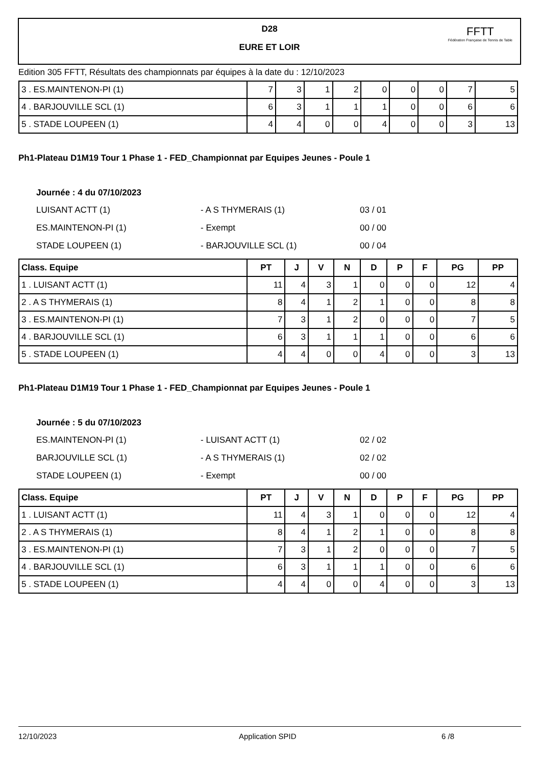D28
EURE ET LOIR
FFTT
Fédération Française de Tennis de Table
Edition 305 FFTT, Résultats des championnats par équipes à la date du : 12/10/2023
| 3 . ES.MAINTENON-PI (1) | 7 | 3 | 1 | 2 | 0 | 0 | 0 | 7 | 5 |
| 4 . BARJOUVILLE SCL (1) | 6 | 3 | 1 | 1 | 1 | 0 | 0 | 6 | 6 |
| 5 . STADE LOUPEEN (1) | 4 | 4 | 0 | 0 | 4 | 0 | 0 | 3 | 13 |
Ph1-Plateau D1M19 Tour 1 Phase 1 - FED_Championnat par Equipes Jeunes - Poule 1
Journée : 4 du 07/10/2023
LUISANT ACTT (1) - A S THYMERAIS (1) 03 / 01
ES.MAINTENON-PI (1) - Exempt 00 / 00
STADE LOUPEEN (1) - BARJOUVILLE SCL (1) 00 / 04
| Class. Equipe | PT | J | V | N | D | P | F | PG | PP |
| --- | --- | --- | --- | --- | --- | --- | --- | --- | --- |
| 1 . LUISANT ACTT (1) | 11 | 4 | 3 | 1 | 0 | 0 | 0 | 12 | 4 |
| 2 . A S THYMERAIS (1) | 8 | 4 | 1 | 2 | 1 | 0 | 0 | 8 | 8 |
| 3 . ES.MAINTENON-PI (1) | 7 | 3 | 1 | 2 | 0 | 0 | 0 | 7 | 5 |
| 4 . BARJOUVILLE SCL (1) | 6 | 3 | 1 | 1 | 1 | 0 | 0 | 6 | 6 |
| 5 . STADE LOUPEEN (1) | 4 | 4 | 0 | 0 | 4 | 0 | 0 | 3 | 13 |
Ph1-Plateau D1M19 Tour 1 Phase 1 - FED_Championnat par Equipes Jeunes - Poule 1
Journée : 5 du 07/10/2023
ES.MAINTENON-PI (1) - LUISANT ACTT (1) 02 / 02
BARJOUVILLE SCL (1) - A S THYMERAIS (1) 02 / 02
STADE LOUPEEN (1) - Exempt 00 / 00
| Class. Equipe | PT | J | V | N | D | P | F | PG | PP |
| --- | --- | --- | --- | --- | --- | --- | --- | --- | --- |
| 1 . LUISANT ACTT (1) | 11 | 4 | 3 | 1 | 0 | 0 | 0 | 12 | 4 |
| 2 . A S THYMERAIS (1) | 8 | 4 | 1 | 2 | 1 | 0 | 0 | 8 | 8 |
| 3 . ES.MAINTENON-PI (1) | 7 | 3 | 1 | 2 | 0 | 0 | 0 | 7 | 5 |
| 4 . BARJOUVILLE SCL (1) | 6 | 3 | 1 | 1 | 1 | 0 | 0 | 6 | 6 |
| 5 . STADE LOUPEEN (1) | 4 | 4 | 0 | 0 | 4 | 0 | 0 | 3 | 13 |
12/10/2023 Application SPID 6 /8